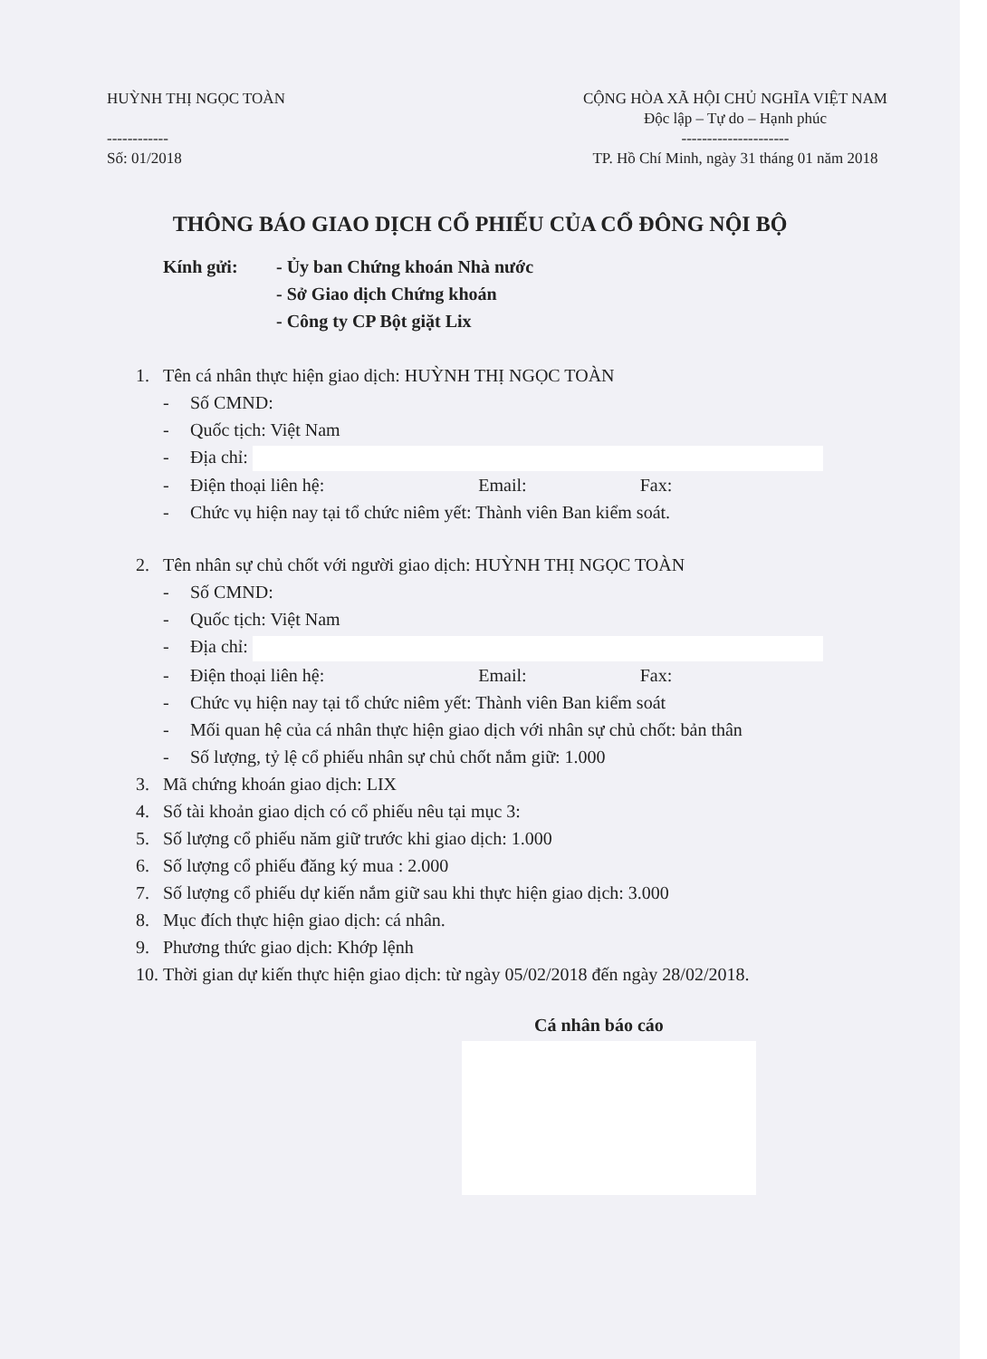HUỲNH THỊ NGỌC TOÀN
------------
Số: 01/2018
CỘNG HÒA XÃ HỘI CHỦ NGHĨA VIỆT NAM
Độc lập – Tự do – Hạnh phúc
---------------------
TP. Hồ Chí Minh, ngày 31 tháng 01 năm 2018
THÔNG BÁO GIAO DỊCH CỔ PHIẾU CỦA CỔ ĐÔNG NỘI BỘ
Kính gửi: - Ủy ban Chứng khoán Nhà nước
- Sở Giao dịch Chứng khoán
- Công ty CP Bột giặt Lix
1. Tên cá nhân thực hiện giao dịch: HUỲNH THỊ NGỌC TOÀN
- Số CMND:
- Quốc tịch: Việt Nam
- Địa chỉ:
- Điện thoại liên hệ: Email: Fax:
- Chức vụ hiện nay tại tổ chức niêm yết: Thành viên Ban kiểm soát.
2. Tên nhân sự chủ chốt với người giao dịch: HUỲNH THỊ NGỌC TOÀN
- Số CMND:
- Quốc tịch: Việt Nam
- Địa chỉ:
- Điện thoại liên hệ: Email: Fax:
- Chức vụ hiện nay tại tổ chức niêm yết: Thành viên Ban kiểm soát
- Mối quan hệ của cá nhân thực hiện giao dịch với nhân sự chủ chốt: bản thân
- Số lượng, tỷ lệ cổ phiếu nhân sự chủ chốt nắm giữ: 1.000
3. Mã chứng khoán giao dịch: LIX
4. Số tài khoản giao dịch có cổ phiếu nêu tại mục 3:
5. Số lượng cổ phiếu năm giữ trước khi giao dịch: 1.000
6. Số lượng cổ phiếu đăng ký mua : 2.000
7. Số lượng cổ phiếu dự kiến nắm giữ sau khi thực hiện giao dịch: 3.000
8. Mục đích thực hiện giao dịch: cá nhân.
9. Phương thức giao dịch: Khớp lệnh
10. Thời gian dự kiến thực hiện giao dịch: từ ngày 05/02/2018 đến ngày 28/02/2018.
Cá nhân báo cáo